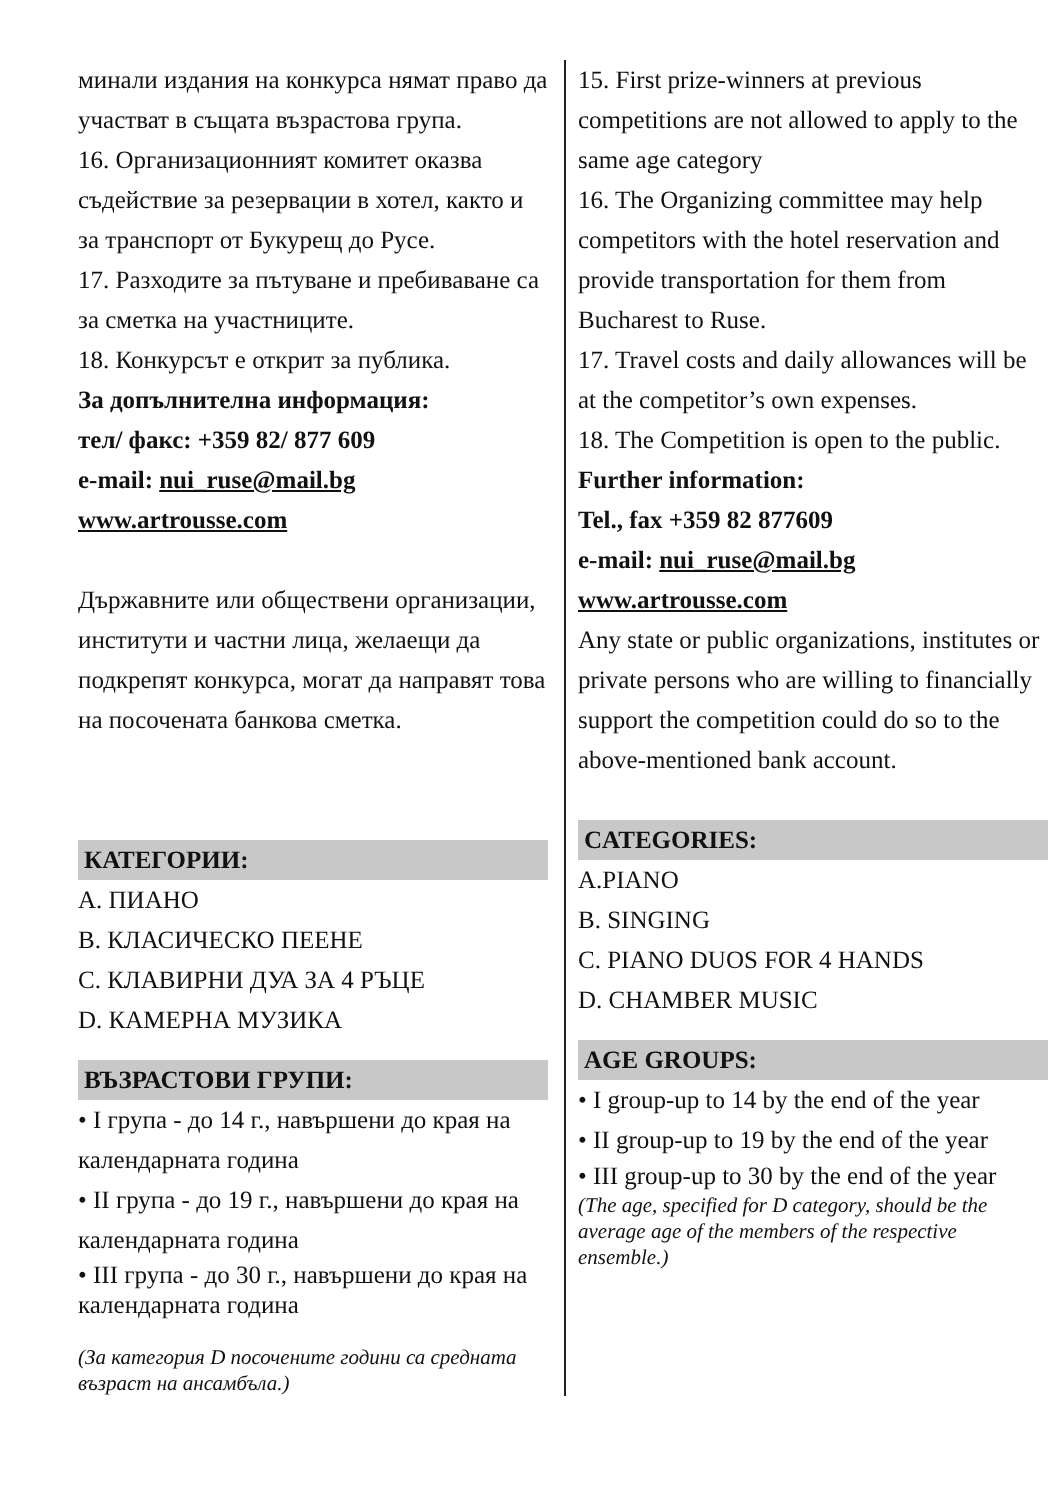минали издания на конкурса нямат право да участват в същата възрастова група.
16. Организационният комитет оказва съдействие за резервации в хотел, както и за транспорт от Букурещ до Русе.
17. Разходите за пътуване и пребиваване са за сметка на участниците.
18. Конкурсът е открит за публика.
За допълнителна информация:
тел/ факс: +359 82/ 877 609
e-mail: nui_ruse@mail.bg
www.artrousse.com
Държавните или обществени организации, институти и частни лица, желаещи да подкрепят конкурса, могат да направят това на посочената банкова сметка.
КАТЕГОРИИ:
A. ПИАНО
B. КЛАСИЧЕСКО ПЕЕНЕ
C. КЛАВИРНИ ДУА ЗА 4 РЪЦЕ
D. КАМЕРНА МУЗИКА
ВЪЗРАСТОВИ ГРУПИ:
• I група - до 14 г., навършени до края на календарната година
• II група - до 19 г., навършени до края на календарната година
• III група - до 30 г., навършени до края на календарната година
(За категория D посочените години са средната възраст на ансамбъла.)
15. First prize-winners at previous competitions are not allowed to apply to the same age category
16. The Organizing committee may help competitors with the hotel reservation and provide transportation for them from Bucharest to Ruse.
17. Travel costs and daily allowances will be at the competitor’s own expenses.
18. The Competition is open to the public.
Further information:
Tel., fax +359 82 877609
e-mail: nui_ruse@mail.bg
www.artrousse.com
Any state or public organizations, institutes or private persons who are willing to financially support the competition could do so to the above-mentioned bank account.
CATEGORIES:
A.PIANO
B. SINGING
C. PIANO DUOS FOR 4 HANDS
D. CHAMBER MUSIC
AGE GROUPS:
• I group-up to 14 by the end of the year
• II group-up to 19 by the end of the year
• III group-up to 30 by the end of the year
(The age, specified for D category, should be the average age of the members of the respective ensemble.)